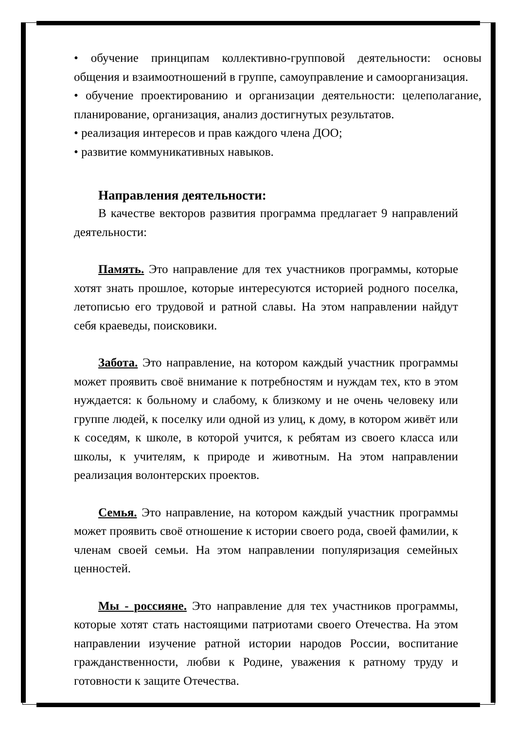• обучение принципам коллективно-групповой деятельности: основы общения и взаимоотношений в группе, самоуправление и самоорганизация.
• обучение проектированию и организации деятельности: целеполагание, планирование, организация, анализ достигнутых результатов.
• реализация интересов и прав каждого члена ДОО;
• развитие коммуникативных навыков.
Направления деятельности:
В качестве векторов развития программа предлагает 9 направлений деятельности:
Память. Это направление для тех участников программы, которые хотят знать прошлое, которые интересуются историей родного поселка, летописью его трудовой и ратной славы. На этом направлении найдут себя краеведы, поисковики.
Забота. Это направление, на котором каждый участник программы может проявить своё внимание к потребностям и нуждам тех, кто в этом нуждается: к больному и слабому, к близкому и не очень человеку или группе людей, к поселку или одной из улиц, к дому, в котором живёт или к соседям, к школе, в которой учится, к ребятам из своего класса или школы, к учителям, к природе и животным. На этом направлении реализация волонтерских проектов.
Семья. Это направление, на котором каждый участник программы может проявить своё отношение к истории своего рода, своей фамилии, к членам своей семьи. На этом направлении популяризация семейных ценностей.
Мы - россияне. Это направление для тех участников программы, которые хотят стать настоящими патриотами своего Отечества. На этом направлении изучение ратной истории народов России, воспитание гражданственности, любви к Родине, уважения к ратному труду и готовности к защите Отечества.